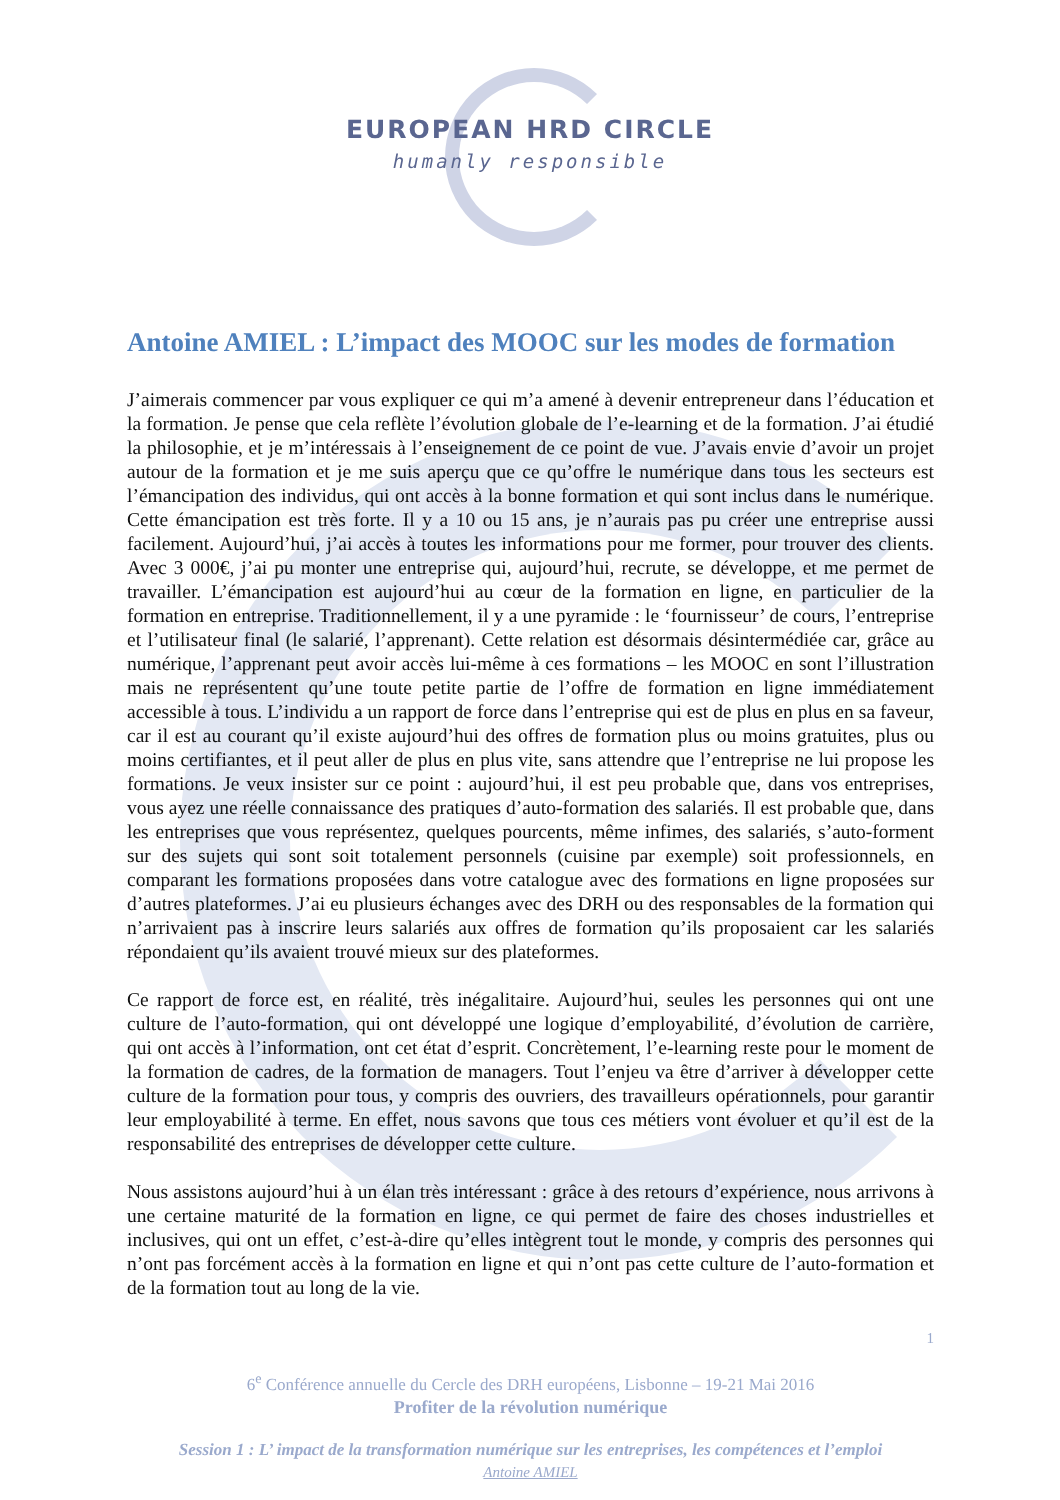EUROPEAN HRD CIRCLE
humanly responsible
Antoine AMIEL : L’impact des MOOC sur les modes de formation
J’aimerais commencer par vous expliquer ce qui m’a amené à devenir entrepreneur dans l’éducation et la formation. Je pense que cela reflète l’évolution globale de l’e-learning et de la formation. J’ai étudié la philosophie, et je m’intéressais à l’enseignement de ce point de vue. J’avais envie d’avoir un projet autour de la formation et je me suis aperçu que ce qu’offre le numérique dans tous les secteurs est l’émancipation des individus, qui ont accès à la bonne formation et qui sont inclus dans le numérique. Cette émancipation est très forte. Il y a 10 ou 15 ans, je n’aurais pas pu créer une entreprise aussi facilement. Aujourd’hui, j’ai accès à toutes les informations pour me former, pour trouver des clients. Avec 3 000€, j’ai pu monter une entreprise qui, aujourd’hui, recrute, se développe, et me permet de travailler. L’émancipation est aujourd’hui au cœur de la formation en ligne, en particulier de la formation en entreprise. Traditionnellement, il y a une pyramide : le ‘fournisseur’ de cours, l’entreprise et l’utilisateur final (le salarié, l’apprenant). Cette relation est désormais désintermédiée car, grâce au numérique, l’apprenant peut avoir accès lui-même à ces formations – les MOOC en sont l’illustration mais ne représentent qu’une toute petite partie de l’offre de formation en ligne immédiatement accessible à tous. L’individu a un rapport de force dans l’entreprise qui est de plus en plus en sa faveur, car il est au courant qu’il existe aujourd’hui des offres de formation plus ou moins gratuites, plus ou moins certifiantes, et il peut aller de plus en plus vite, sans attendre que l’entreprise ne lui propose les formations. Je veux insister sur ce point : aujourd’hui, il est peu probable que, dans vos entreprises, vous ayez une réelle connaissance des pratiques d’auto-formation des salariés. Il est probable que, dans les entreprises que vous représentez, quelques pourcents, même infimes, des salariés, s’auto-forment sur des sujets qui sont soit totalement personnels (cuisine par exemple) soit professionnels, en comparant les formations proposées dans votre catalogue avec des formations en ligne proposées sur d’autres plateformes. J’ai eu plusieurs échanges avec des DRH ou des responsables de la formation qui n’arrivaient pas à inscrire leurs salariés aux offres de formation qu’ils proposaient car les salariés répondaient qu’ils avaient trouvé mieux sur des plateformes.
Ce rapport de force est, en réalité, très inégalitaire. Aujourd’hui, seules les personnes qui ont une culture de l’auto-formation, qui ont développé une logique d’employabilité, d’évolution de carrière, qui ont accès à l’information, ont cet état d’esprit. Concrètement, l’e-learning reste pour le moment de la formation de cadres, de la formation de managers. Tout l’enjeu va être d’arriver à développer cette culture de la formation pour tous, y compris des ouvriers, des travailleurs opérationnels, pour garantir leur employabilité à terme. En effet, nous savons que tous ces métiers vont évoluer et qu’il est de la responsabilité des entreprises de développer cette culture.
Nous assistons aujourd’hui à un élan très intéressant : grâce à des retours d’expérience, nous arrivons à une certaine maturité de la formation en ligne, ce qui permet de faire des choses industrielles et inclusives, qui ont un effet, c’est-à-dire qu’elles intègrent tout le monde, y compris des personnes qui n’ont pas forcément accès à la formation en ligne et qui n’ont pas cette culture de l’auto-formation et de la formation tout au long de la vie.
1
6<sup>e</sup> Conférence annuelle du Cercle des DRH européens, Lisbonne – 19-21 Mai 2016
Profiter de la révolution numérique
Session 1 : L’ impact de la transformation numérique sur les entreprises, les compétences et l’emploi
Antoine AMIEL